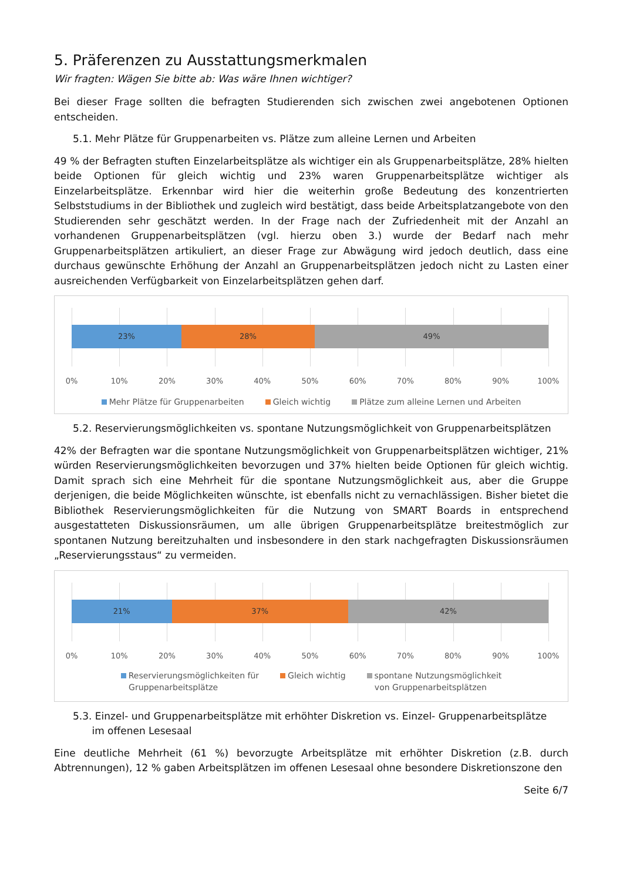5. Präferenzen zu Ausstattungsmerkmalen
Wir fragten: Wägen Sie bitte ab: Was wäre Ihnen wichtiger?
Bei dieser Frage sollten die befragten Studierenden sich zwischen zwei angebotenen Optionen entscheiden.
5.1. Mehr Plätze für Gruppenarbeiten vs. Plätze zum alleine Lernen und Arbeiten
49 % der Befragten stuften Einzelarbeitsplätze als wichtiger ein als Gruppenarbeitsplätze, 28% hielten beide Optionen für gleich wichtig und 23% waren Gruppenarbeitsplätze wichtiger als Einzelarbeitsplätze. Erkennbar wird hier die weiterhin große Bedeutung des konzentrierten Selbststudiums in der Bibliothek und zugleich wird bestätigt, dass beide Arbeitsplatzangebote von den Studierenden sehr geschätzt werden. In der Frage nach der Zufriedenheit mit der Anzahl an vorhandenen Gruppenarbeitsplätzen (vgl. hierzu oben 3.) wurde der Bedarf nach mehr Gruppenarbeitsplätzen artikuliert, an dieser Frage zur Abwägung wird jedoch deutlich, dass eine durchaus gewünschte Erhöhung der Anzahl an Gruppenarbeitsplätzen jedoch nicht zu Lasten einer ausreichenden Verfügbarkeit von Einzelarbeitsplätzen gehen darf.
23% 28% 49%
0% 10% 20% 30% 40% 50% 60% 70% 80% 90% 100%
Mehr Plätze für Gruppenarbeiten Gleich wichtig Plätze zum alleine Lernen und Arbeiten
5.2. Reservierungsmöglichkeiten vs. spontane Nutzungsmöglichkeit von Gruppenarbeitsplätzen
42% der Befragten war die spontane Nutzungsmöglichkeit von Gruppenarbeitsplätzen wichtiger, 21% würden Reservierungsmöglichkeiten bevorzugen und 37% hielten beide Optionen für gleich wichtig. Damit sprach sich eine Mehrheit für die spontane Nutzungsmöglichkeit aus, aber die Gruppe derjenigen, die beide Möglichkeiten wünschte, ist ebenfalls nicht zu vernachlässigen. Bisher bietet die Bibliothek Reservierungsmöglichkeiten für die Nutzung von SMART Boards in entsprechend ausgestatteten Diskussionsräumen, um alle übrigen Gruppenarbeitsplätze breitestmöglich zur spontanen Nutzung bereitzuhalten und insbesondere in den stark nachgefragten Diskussionsräumen „Reservierungsstaus“ zu vermeiden.
21% 37% 42%
0% 10% 20% 30% 40% 50% 60% 70% 80% 90% 100%
Reservierungsmöglichkeiten für
Gruppenarbeitsplätze Gleich wichtig spontane Nutzungsmöglichkeit
von Gruppenarbeitsplätzen
5.3. Einzel- und Gruppenarbeitsplätze mit erhöhter Diskretion vs. Einzel- Gruppenarbeitsplätze
im offenen Lesesaal
Eine deutliche Mehrheit (61 %) bevorzugte Arbeitsplätze mit erhöhter Diskretion (z.B. durch Abtrennungen), 12 % gaben Arbeitsplätzen im offenen Lesesaal ohne besondere Diskretionszone den
Seite 6/7